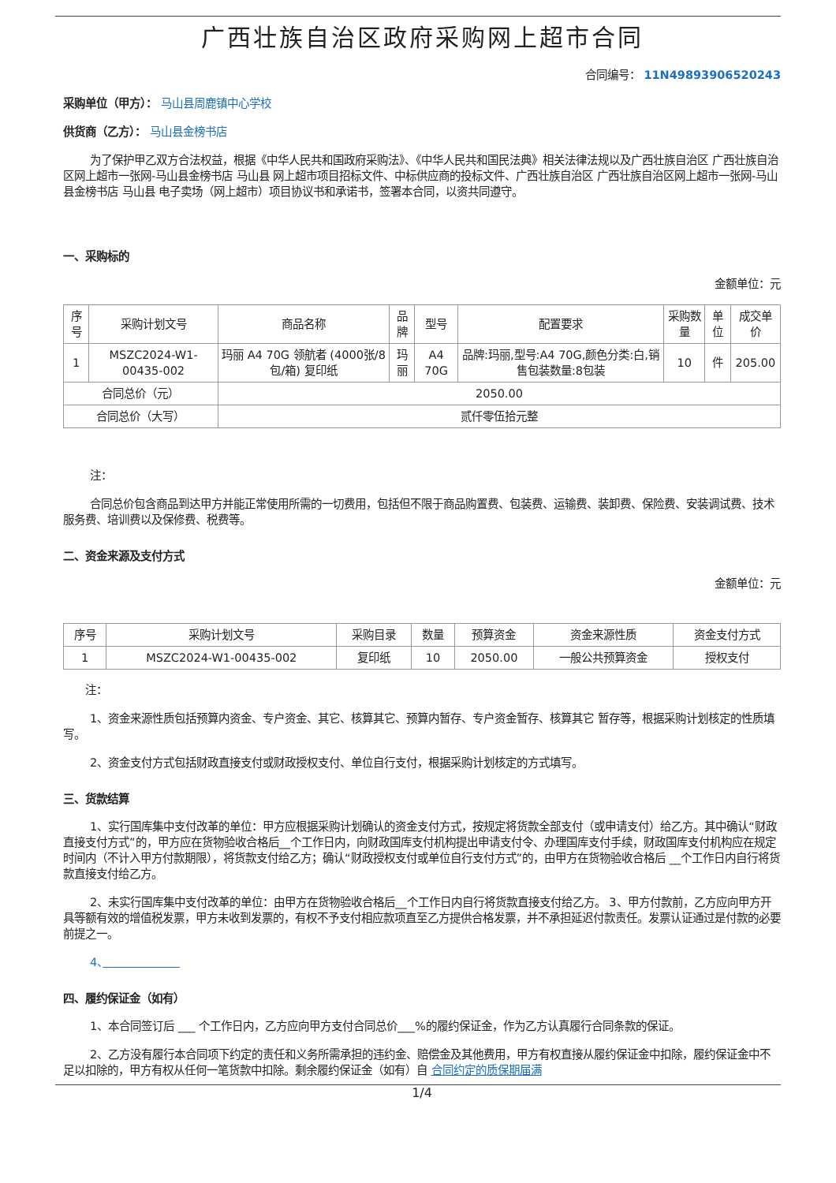广西壮族自治区政府采购网上超市合同
合同编号： 11N49893906520243
采购单位（甲方）： 马山县周鹿镇中心学校
供货商（乙方）： 马山县金榜书店
为了保护甲乙双方合法权益，根据《中华人民共和国政府采购法》、《中华人民共和国民法典》相关法律法规以及广西壮族自治区 广西壮族自治区网上超市一张网-马山县金榜书店 马山县 网上超市项目招标文件、中标供应商的投标文件、广西壮族自治区 广西壮族自治区网上超市一张网-马山县金榜书店 马山县 电子卖场（网上超市）项目协议书和承诺书，签署本合同，以资共同遵守。
一、采购标的
金额单位：元
| 序号 | 采购计划文号 | 商品名称 | 品牌 | 型号 | 配置要求 | 采购数量 | 单位 | 成交单价 |
| --- | --- | --- | --- | --- | --- | --- | --- | --- |
| 1 | MSZC2024-W1-00435-002 | 玛丽 A4 70G 领航者 (4000张/8包/箱) 复印纸 | 玛丽 | A4 70G | 品牌:玛丽,型号:A4 70G,颜色分类:白,销售包装数量:8包装 | 10 | 件 | 205.00 |
| 合同总价（元） | | 2050.00 | | | | | | |
| 合同总价（大写） | | 贰仟零伍拾元整 | | | | | | |
注：
合同总价包含商品到达甲方并能正常使用所需的一切费用，包括但不限于商品购置费、包装费、运输费、装卸费、保险费、安装调试费、技术服务费、培训费以及保修费、税费等。
二、资金来源及支付方式
金额单位：元
| 序号 | 采购计划文号 | 采购目录 | 数量 | 预算资金 | 资金来源性质 | 资金支付方式 |
| --- | --- | --- | --- | --- | --- | --- |
| 1 | MSZC2024-W1-00435-002 | 复印纸 | 10 | 2050.00 | 一般公共预算资金 | 授权支付 |
注：
1、资金来源性质包括预算内资金、专户资金、其它、核算其它、预算内暂存、专户资金暂存、核算其它 暂存等，根据采购计划核定的性质填写。
2、资金支付方式包括财政直接支付或财政授权支付、单位自行支付，根据采购计划核定的方式填写。
三、货款结算
1、实行国库集中支付改革的单位：甲方应根据采购计划确认的资金支付方式，按规定将货款全部支付（或申请支付）给乙方。其中确认“财政直接支付方式”的，甲方应在货物验收合格后__个工作日内，向财政国库支付机构提出申请支付令、办理国库支付手续，财政国库支付机构应在规定时间内（不计入甲方付款期限），将货款支付给乙方；确认“财政授权支付或单位自行支付方式”的，由甲方在货物验收合格后 __个工作日内自行将货款直接支付给乙方。
2、未实行国库集中支付改革的单位：由甲方在货物验收合格后__个工作日内自行将货款直接支付给乙方。 3、甲方付款前，乙方应向甲方开具等额有效的增值税发票，甲方未收到发票的，有权不予支付相应款项直至乙方提供合格发票，并不承担延迟付款责任。发票认证通过是付款的必要前提之一。
4、　　　　　　　
四、履约保证金（如有）
1、本合同签订后 ___ 个工作日内，乙方应向甲方支付合同总价___%的履约保证金，作为乙方认真履行合同条款的保证。
2、乙方没有履行本合同项下约定的责任和义务所需承担的违约金、赔偿金及其他费用，甲方有权直接从履约保证金中扣除，履约保证金中不足以扣除的，甲方有权从任何一笔货款中扣除。剩余履约保证金（如有）自 合同约定的质保期届满
1/4